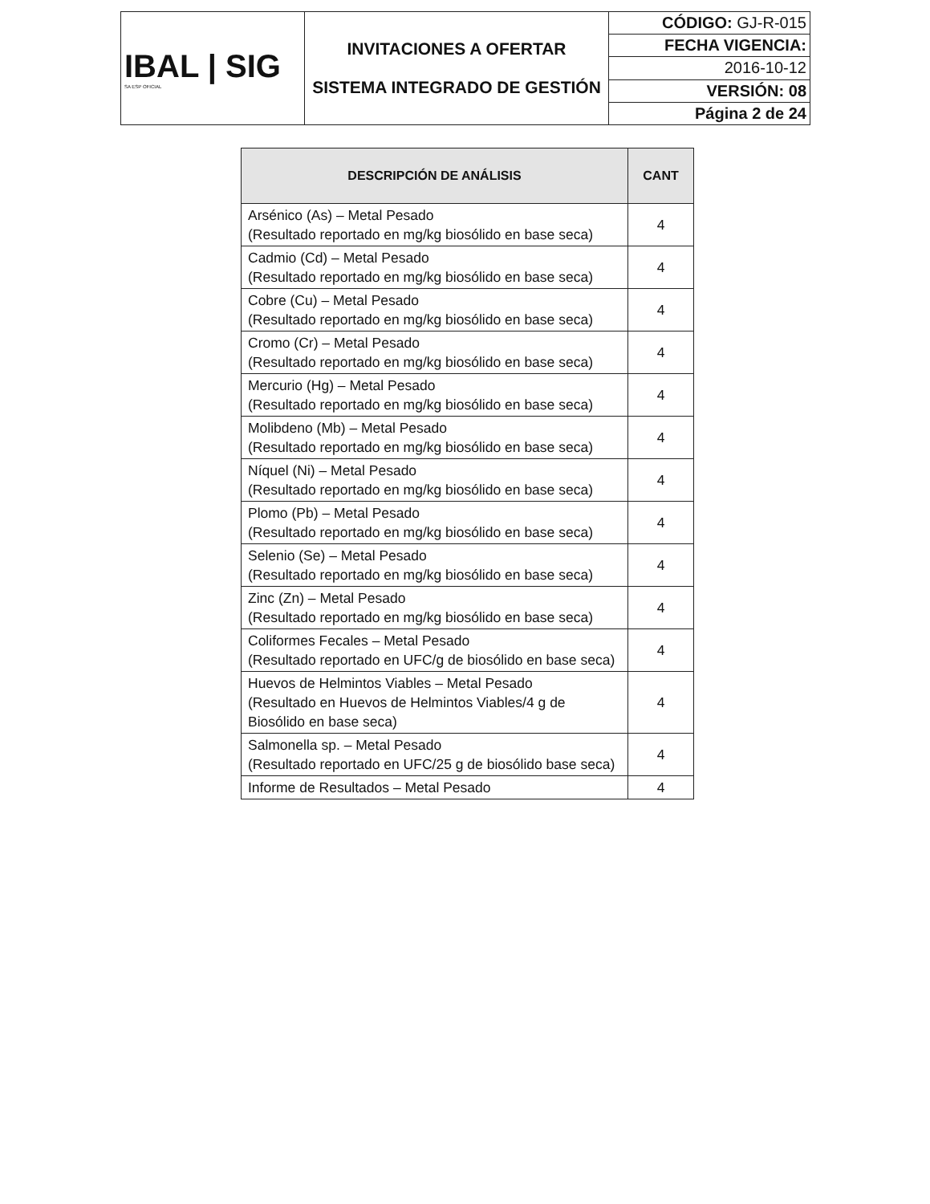| IBAL / SIG SA ESP OFICIAL | INVITACIONES A OFERTAR SISTEMA INTEGRADO DE GESTIÓN | CÓDIGO: GJ-R-015 |
| | | FECHA VIGENCIA: |
| | | 2016-10-12 |
| | | VERSIÓN: 08 |
| | | Página 2 de 24 |
| DESCRIPCIÓN DE ANÁLISIS | CANT |
| --- | --- |
| Arsénico (As) – Metal Pesado (Resultado reportado en mg/kg biosólido en base seca) | 4 |
| Cadmio (Cd) – Metal Pesado (Resultado reportado en mg/kg biosólido en base seca) | 4 |
| Cobre (Cu) – Metal Pesado (Resultado reportado en mg/kg biosólido en base seca) | 4 |
| Cromo (Cr) – Metal Pesado (Resultado reportado en mg/kg biosólido en base seca) | 4 |
| Mercurio (Hg) – Metal Pesado (Resultado reportado en mg/kg biosólido en base seca) | 4 |
| Molibdeno (Mb) – Metal Pesado (Resultado reportado en mg/kg biosólido en base seca) | 4 |
| Níquel (Ni) – Metal Pesado (Resultado reportado en mg/kg biosólido en base seca) | 4 |
| Plomo (Pb) – Metal Pesado (Resultado reportado en mg/kg biosólido en base seca) | 4 |
| Selenio (Se) – Metal Pesado (Resultado reportado en mg/kg biosólido en base seca) | 4 |
| Zinc (Zn) – Metal Pesado (Resultado reportado en mg/kg biosólido en base seca) | 4 |
| Coliformes Fecales – Metal Pesado (Resultado reportado en UFC/g de biosólido en base seca) | 4 |
| Huevos de Helmintos Viables – Metal Pesado (Resultado en Huevos de Helmintos Viables/4 g de Biosólido en base seca) | 4 |
| Salmonella sp. – Metal Pesado (Resultado reportado en UFC/25 g de biosólido base seca) | 4 |
| Informe de Resultados – Metal Pesado | 4 |